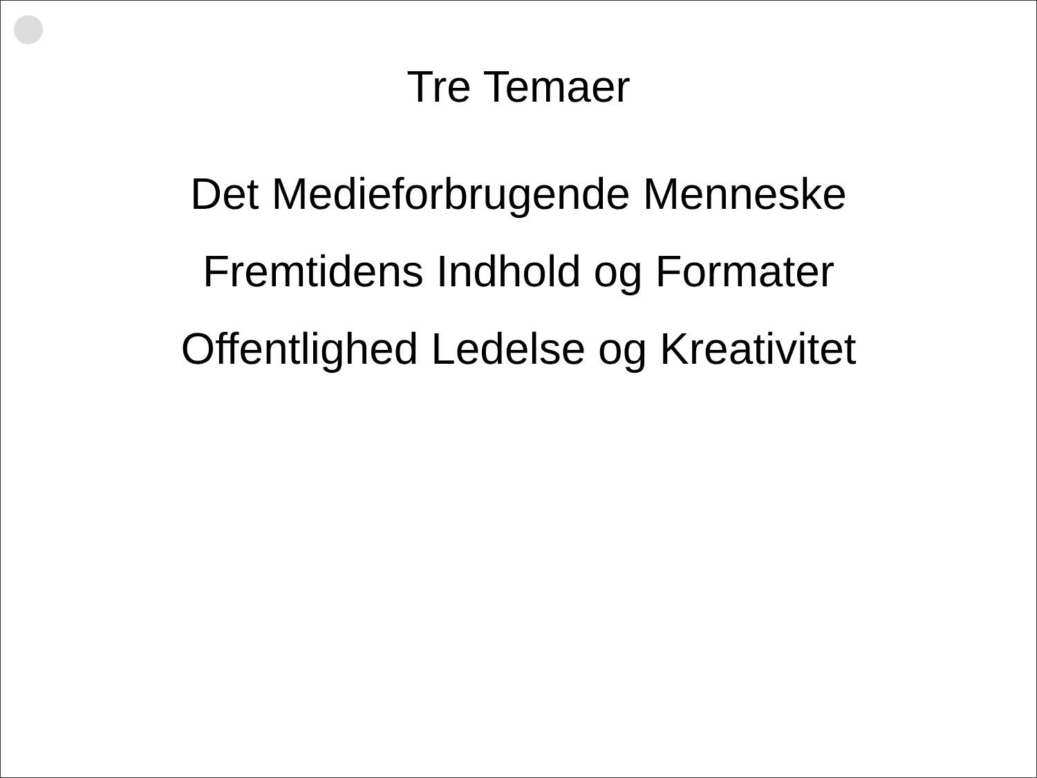Tre Temaer
Det Medieforbrugende Menneske
Fremtidens Indhold og Formater
Offentlighed Ledelse og Kreativitet